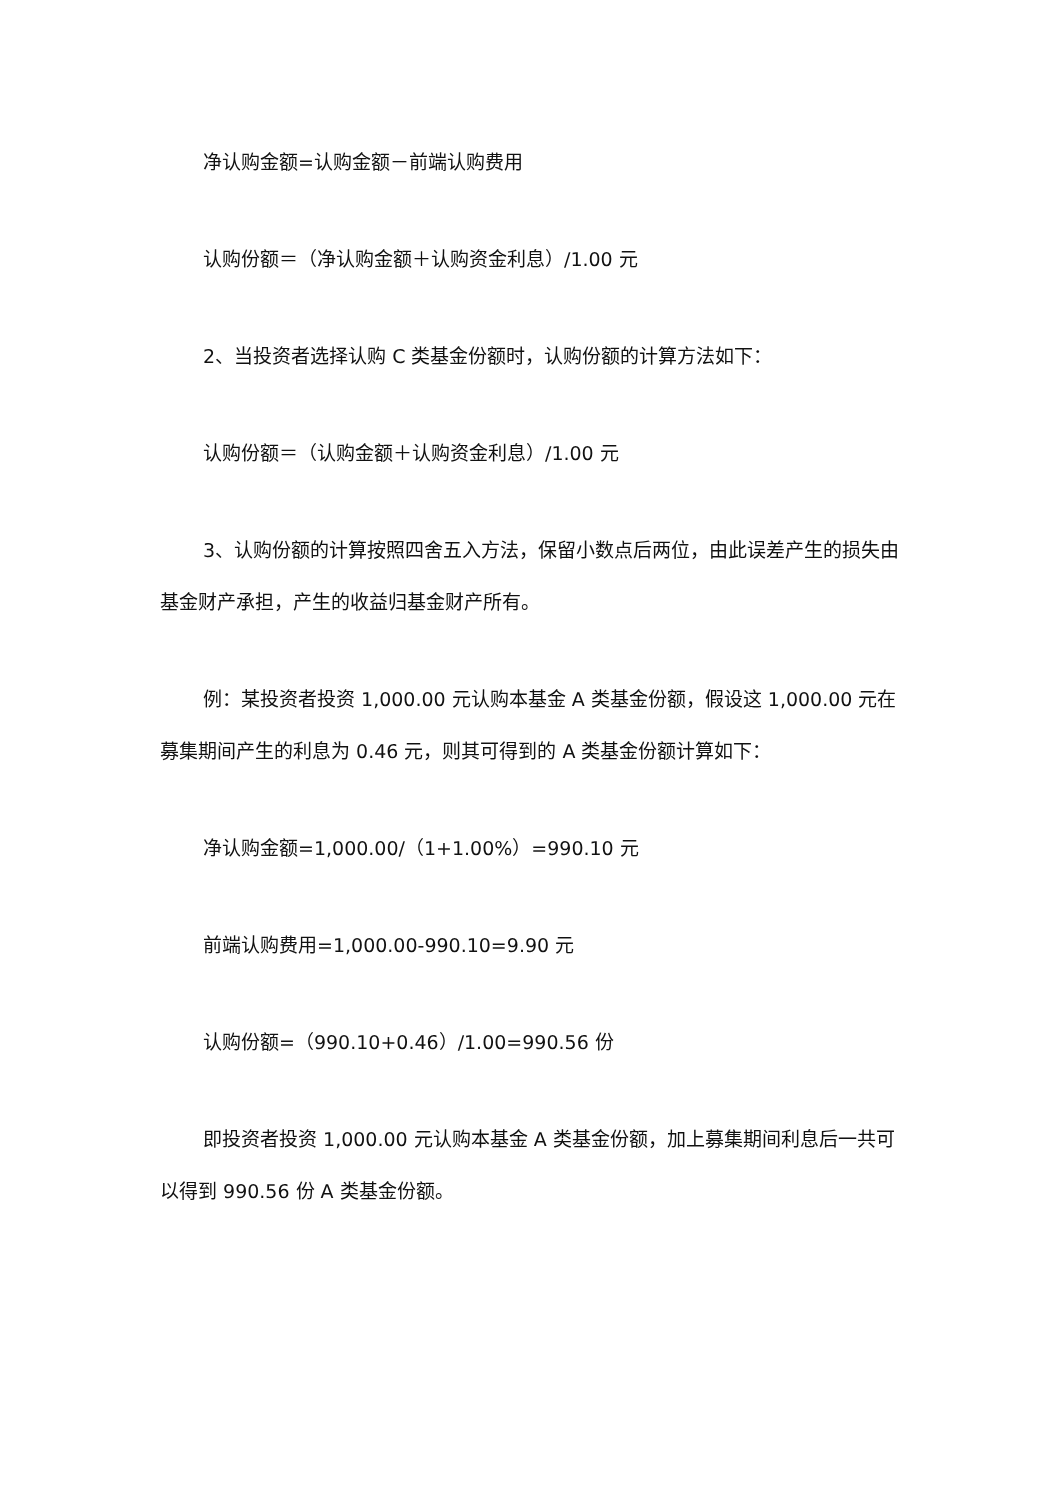净认购金额=认购金额－前端认购费用
认购份额＝（净认购金额＋认购资金利息）/1.00 元
2、当投资者选择认购 C 类基金份额时，认购份额的计算方法如下：
认购份额＝（认购金额＋认购资金利息）/1.00 元
3、认购份额的计算按照四舍五入方法，保留小数点后两位，由此误差产生的损失由基金财产承担，产生的收益归基金财产所有。
例：某投资者投资 1,000.00 元认购本基金 A 类基金份额，假设这 1,000.00 元在募集期间产生的利息为 0.46 元，则其可得到的 A 类基金份额计算如下：
净认购金额=1,000.00/（1+1.00%）=990.10 元
前端认购费用=1,000.00-990.10=9.90 元
认购份额=（990.10+0.46）/1.00=990.56 份
即投资者投资 1,000.00 元认购本基金 A 类基金份额，加上募集期间利息后一共可以得到 990.56 份 A 类基金份额。